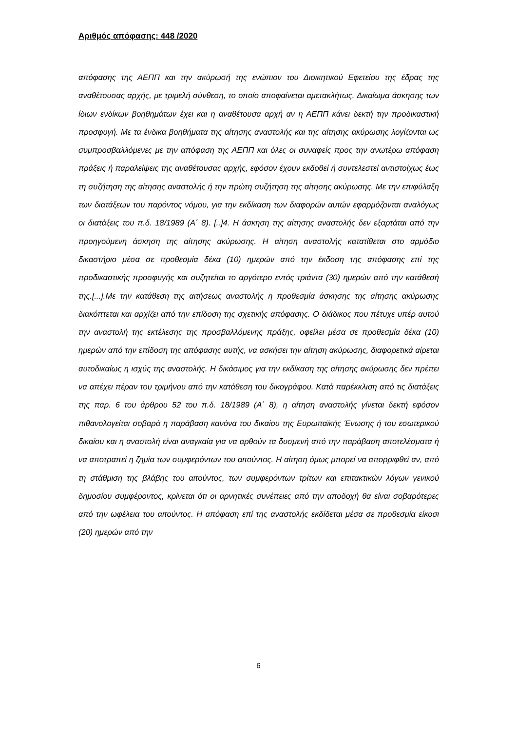Αριθμός απόφασης: 448 /2020
απόφασης της ΑΕΠΠ και την ακύρωσή της ενώπιον του Διοικητικού Εφετείου της έδρας της αναθέτουσας αρχής, με τριμελή σύνθεση, το οποίο αποφαίνεται αμετακλήτως. Δικαίωμα άσκησης των ίδιων ενδίκων βοηθημάτων έχει και η αναθέτουσα αρχή αν η ΑΕΠΠ κάνει δεκτή την προδικαστική προσφυγή. Με τα ένδικα βοηθήματα της αίτησης αναστολής και της αίτησης ακύρωσης λογίζονται ως συμπροσβαλλόμενες με την απόφαση της ΑΕΠΠ και όλες οι συναφείς προς την ανωτέρω απόφαση πράξεις ή παραλείψεις της αναθέτουσας αρχής, εφόσον έχουν εκδοθεί ή συντελεστεί αντιστοίχως έως τη συζήτηση της αίτησης αναστολής ή την πρώτη συζήτηση της αίτησης ακύρωσης. Με την επιφύλαξη των διατάξεων του παρόντος νόμου, για την εκδίκαση των διαφορών αυτών εφαρμόζονται αναλόγως οι διατάξεις του π.δ. 18/1989 (Α΄ 8). [..]4. Η άσκηση της αίτησης αναστολής δεν εξαρτάται από την προηγούμενη άσκηση της αίτησης ακύρωσης. Η αίτηση αναστολής κατατίθεται στο αρμόδιο δικαστήριο μέσα σε προθεσμία δέκα (10) ημερών από την έκδοση της απόφασης επί της προδικαστικής προσφυγής και συζητείται το αργότερο εντός τριάντα (30) ημερών από την κατάθεσή της.[...].Με την κατάθεση της αιτήσεως αναστολής η προθεσμία άσκησης της αίτησης ακύρωσης διακόπτεται και αρχίζει από την επίδοση της σχετικής απόφασης. Ο διάδικος που πέτυχε υπέρ αυτού την αναστολή της εκτέλεσης της προσβαλλόμενης πράξης, οφείλει μέσα σε προθεσμία δέκα (10) ημερών από την επίδοση της απόφασης αυτής, να ασκήσει την αίτηση ακύρωσης, διαφορετικά αίρεται αυτοδικαίως η ισχύς της αναστολής. Η δικάσιμος για την εκδίκαση της αίτησης ακύρωσης δεν πρέπει να απέχει πέραν του τριμήνου από την κατάθεση του δικογράφου. Κατά παρέκκλιση από τις διατάξεις της παρ. 6 του άρθρου 52 του π.δ. 18/1989 (Α΄ 8), η αίτηση αναστολής γίνεται δεκτή εφόσον πιθανολογείται σοβαρά η παράβαση κανόνα του δικαίου της Ευρωπαϊκής Ένωσης ή του εσωτερικού δικαίου και η αναστολή είναι αναγκαία για να αρθούν τα δυσμενή από την παράβαση αποτελέσματα ή να αποτραπεί η ζημία των συμφερόντων του αιτούντος. Η αίτηση όμως μπορεί να απορριφθεί αν, από τη στάθμιση της βλάβης του αιτούντος, των συμφερόντων τρίτων και επιτακτικών λόγων γενικού δημοσίου συμφέροντος, κρίνεται ότι οι αρνητικές συνέπειες από την αποδοχή θα είναι σοβαρότερες από την ωφέλεια του αιτούντος. Η απόφαση επί της αναστολής εκδίδεται μέσα σε προθεσμία είκοσι (20) ημερών από την
6